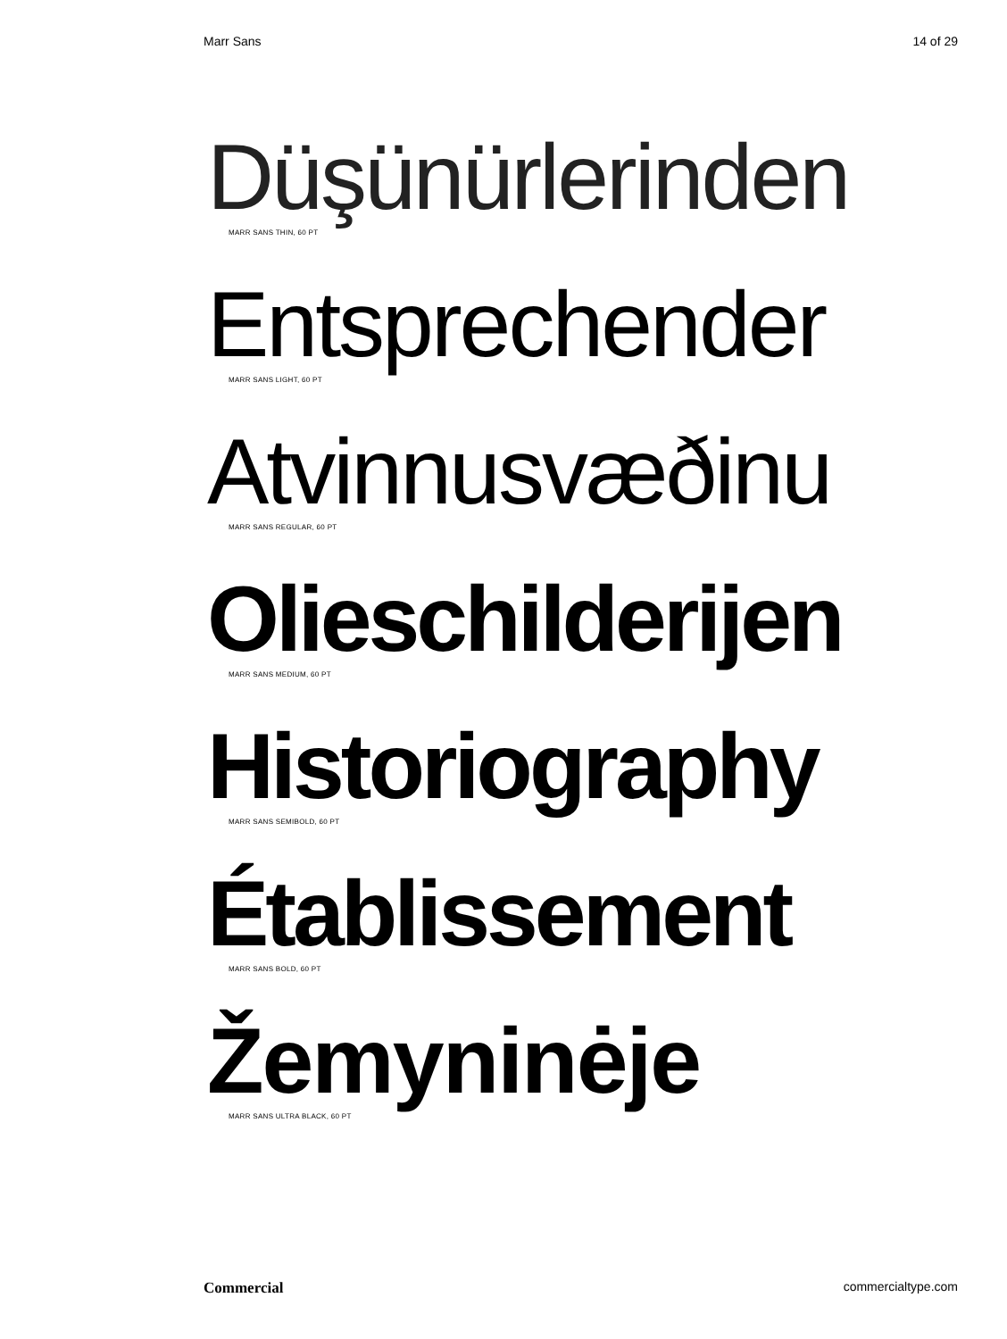Marr Sans 14 of 29
Düşünürlerinden
MARR SANS THIN, 60 PT
Entsprechender
MARR SANS LIGHT, 60 PT
Atvinnusvæðinu
MARR SANS REGULAR, 60 PT
Olieschilderijen
MARR SANS MEDIUM, 60 PT
Historiography
MARR SANS SEMIBOLD, 60 PT
Établissement
MARR SANS BOLD, 60 PT
Žemyninėje
MARR SANS ULTRA BLACK, 60 PT
Commercial commercialtype.com